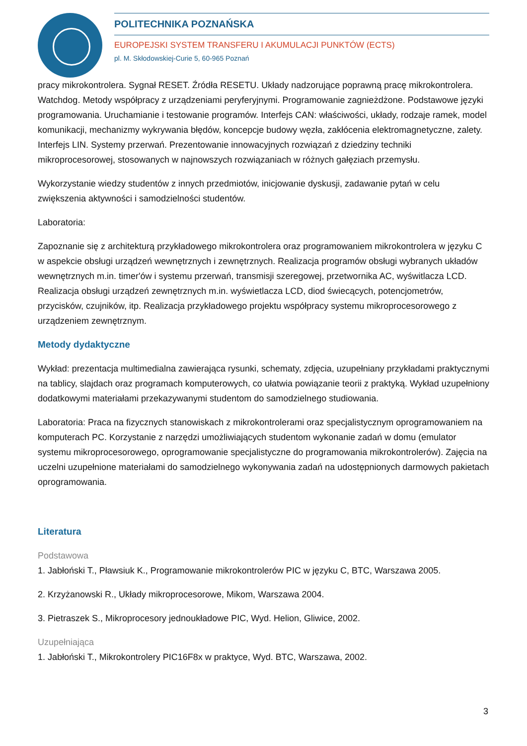POLITECHNIKA POZNAŃSKA
EUROPEJSKI SYSTEM TRANSFERU I AKUMULACJI PUNKTÓW (ECTS)
pl. M. Skłodowskiej-Curie 5, 60-965 Poznań
pracy mikrokontrolera. Sygnał RESET. Źródła RESETU. Układy nadzorujące poprawną pracę mikrokontrolera. Watchdog. Metody współpracy z urządzeniami peryferyjnymi. Programowanie zagnieżdżone. Podstawowe języki programowania. Uruchamianie i testowanie programów. Interfejs CAN: właściwości, układy, rodzaje ramek, model komunikacji, mechanizmy wykrywania błędów, koncepcje budowy węzła, zakłócenia elektromagnetyczne, zalety. Interfejs LIN. Systemy przerwań. Prezentowanie innowacyjnych rozwiązań z dziedziny techniki mikroprocesorowej, stosowanych w najnowszych rozwiązaniach w różnych gałęziach przemysłu.
Wykorzystanie wiedzy studentów z innych przedmiotów, inicjowanie dyskusji, zadawanie pytań w celu zwiększenia aktywności i samodzielności studentów.
Laboratoria:
Zapoznanie się z architekturą przykładowego mikrokontrolera oraz programowaniem mikrokontrolera w języku C w aspekcie obsługi urządzeń wewnętrznych i zewnętrznych. Realizacja programów obsługi wybranych układów wewnętrznych m.in. timer'ów i systemu przerwań, transmisji szeregowej, przetwornika AC, wyświtlacza LCD. Realizacja obsługi urządzeń zewnętrznych m.in. wyświetlacza LCD, diod świecących, potencjometrów, przycisków, czujników, itp. Realizacja przykładowego projektu współpracy systemu mikroprocesorowego z urządzeniem zewnętrznym.
Metody dydaktyczne
Wykład: prezentacja multimedialna zawierająca rysunki, schematy, zdjęcia, uzupełniany przykładami praktycznymi na tablicy, slajdach oraz programach komputerowych, co ułatwia powiązanie teorii z praktyką. Wykład uzupełniony dodatkowymi materiałami przekazywanymi studentom do samodzielnego studiowania.
Laboratoria: Praca na fizycznych stanowiskach z mikrokontrolerami oraz specjalistycznym oprogramowaniem na komputerach PC. Korzystanie z narzędzi umożliwiających studentom wykonanie zadań w domu (emulator systemu mikroprocesorowego, oprogramowanie specjalistyczne do programowania mikrokontrolerów). Zajęcia na uczelni uzupełnione materiałami do samodzielnego wykonywania zadań na udostępnionych darmowych pakietach oprogramowania.
Literatura
Podstawowa
1. Jabłoński T., Pławsiuk K., Programowanie mikrokontrolerów PIC w języku C, BTC, Warszawa 2005.
2. Krzyżanowski R., Układy mikroprocesorowe, Mikom, Warszawa 2004.
3. Pietraszek S., Mikroprocesory jednoukładowe PIC, Wyd. Helion, Gliwice, 2002.
Uzupełniająca
1. Jabłoński T., Mikrokontrolery PIC16F8x w praktyce, Wyd. BTC, Warszawa, 2002.
3